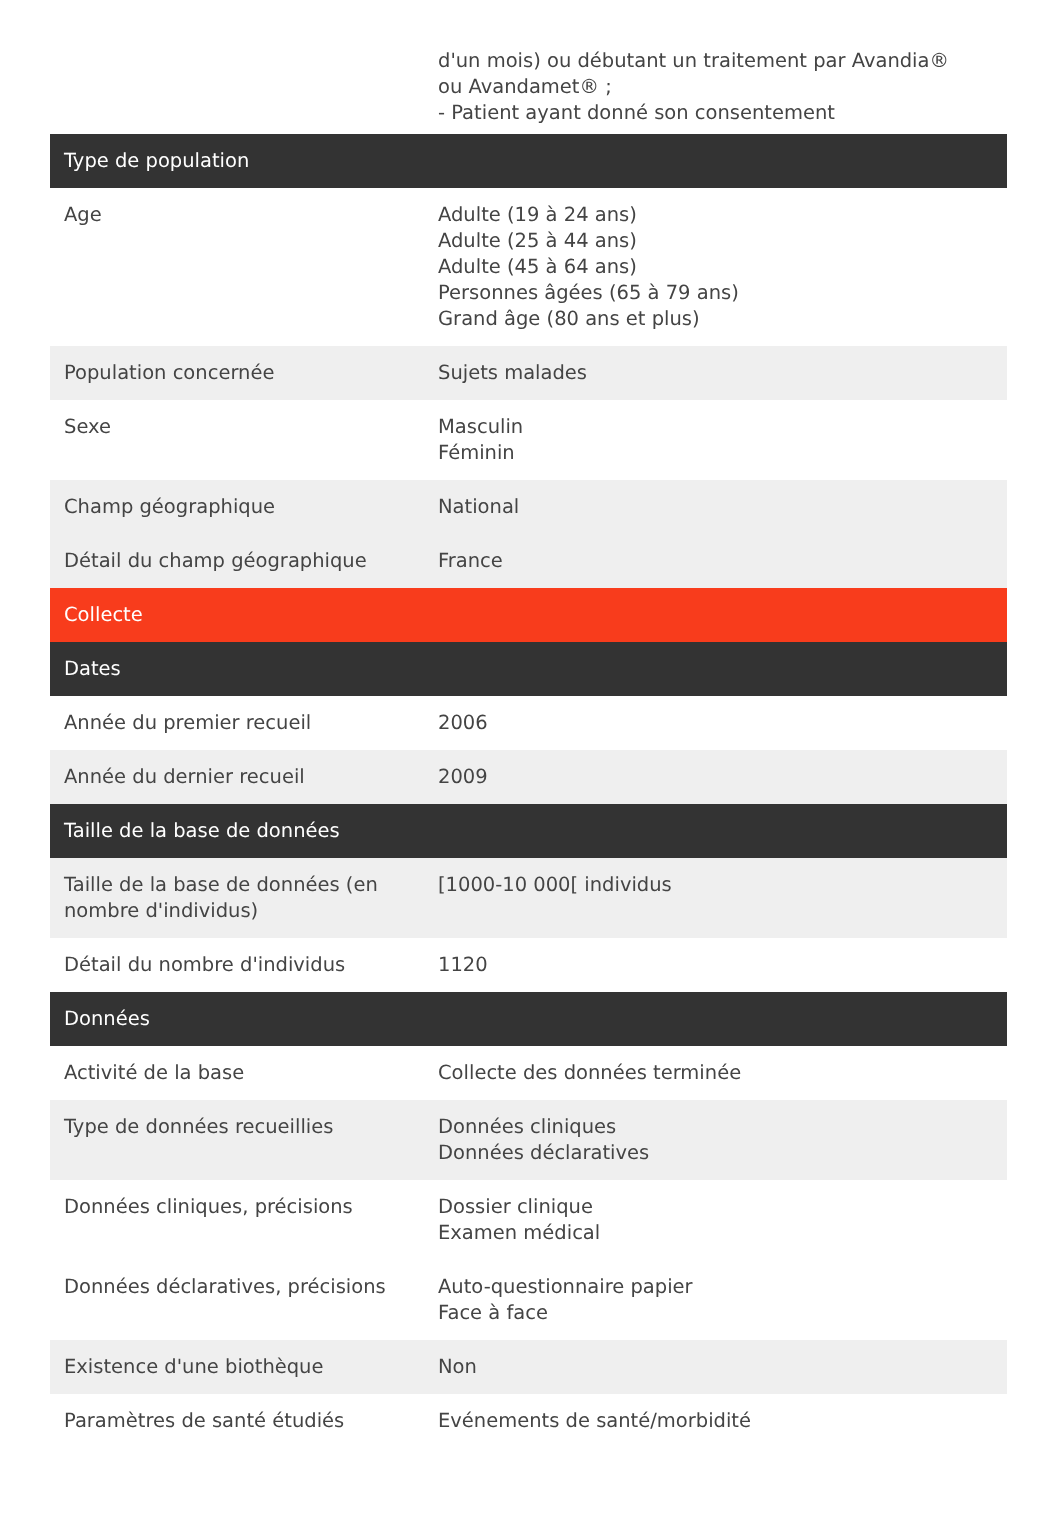| | d'un mois) ou débutant un traitement par Avandia® ou Avandamet® ; - Patient ayant donné son consentement |
| Type de population | |
| Age | Adulte (19 à 24 ans) Adulte (25 à 44 ans) Adulte (45 à 64 ans) Personnes âgées (65 à 79 ans) Grand âge (80 ans et plus) |
| Population concernée | Sujets malades |
| Sexe | Masculin Féminin |
| Champ géographique | National |
| Détail du champ géographique | France |
| Collecte | |
| Dates | |
| Année du premier recueil | 2006 |
| Année du dernier recueil | 2009 |
| Taille de la base de données | |
| Taille de la base de données (en nombre d'individus) | [1000-10 000[ individus |
| Détail du nombre d'individus | 1120 |
| Données | |
| Activité de la base | Collecte des données terminée |
| Type de données recueillies | Données cliniques Données déclaratives |
| Données cliniques, précisions | Dossier clinique Examen médical |
| Données déclaratives, précisions | Auto-questionnaire papier Face à face |
| Existence d'une biothèque | Non |
| Paramètres de santé étudiés | Evénements de santé/morbidité |